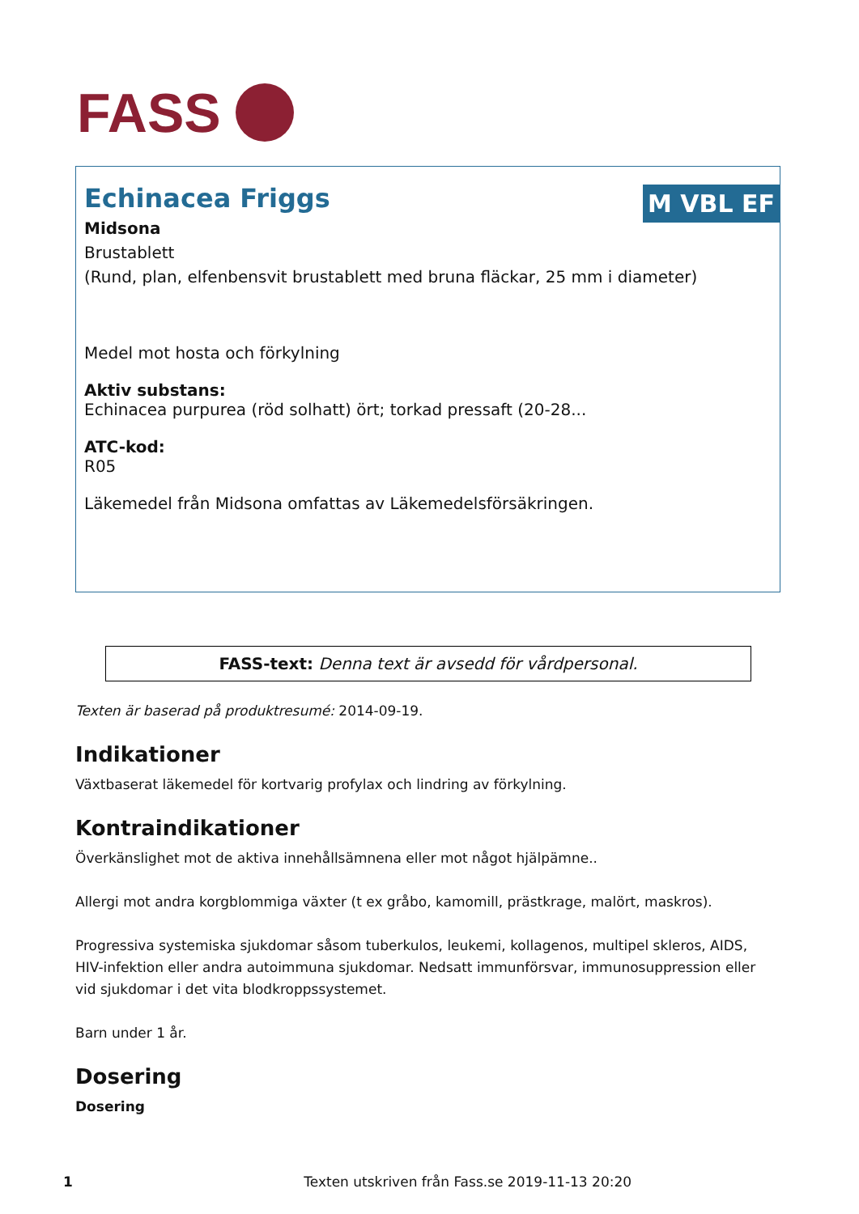FASS
M VBL EF
Echinacea Friggs
Midsona
Brustablett
(Rund, plan, elfenbensvit brustablett med bruna fläckar, 25 mm i diameter)
Medel mot hosta och förkylning
Aktiv substans:
Echinacea purpurea (röd solhatt) ört; torkad pressaft (20-28...
ATC-kod:
R05
Läkemedel från Midsona omfattas av Läkemedelsförsäkringen.
FASS-text: Denna text är avsedd för vårdpersonal.
Texten är baserad på produktresumé: 2014-09-19.
Indikationer
Växtbaserat läkemedel för kortvarig profylax och lindring av förkylning.
Kontraindikationer
Överkänslighet mot de aktiva innehållsämnena eller mot något hjälpämne..
Allergi mot andra korgblommiga växter (t ex gråbo, kamomill, prästkrage, malört, maskros).
Progressiva systemiska sjukdomar såsom tuberkulos, leukemi, kollagenos, multipel skleros, AIDS, HIV-infektion eller andra autoimmuna sjukdomar. Nedsatt immunförsvar, immunosuppression eller vid sjukdomar i det vita blodkroppssystemet.
Barn under 1 år.
Dosering
Dosering
1 Texten utskriven från Fass.se 2019-11-13 20:20